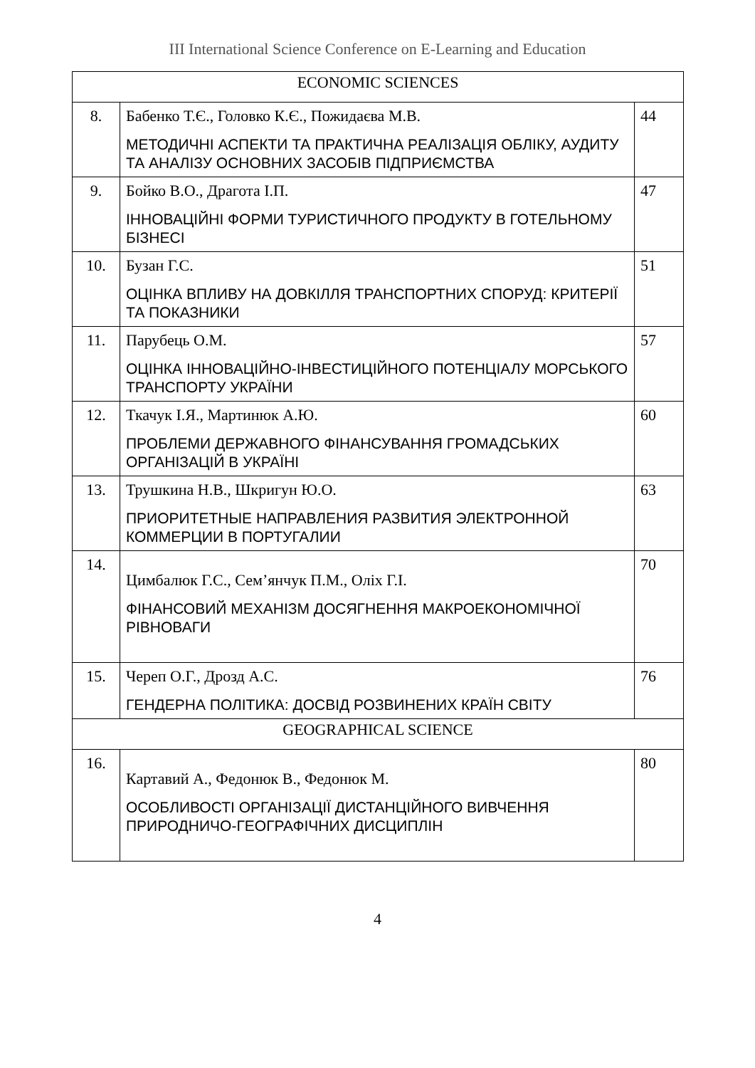III International Science Conference on E-Learning and Education
| ECONOMIC SCIENCES | | |
| 8. | Бабенко Т.Є., Головко К.Є., Пожидаєва М.В. МЕТОДИЧНІ АСПЕКТИ ТА ПРАКТИЧНА РЕАЛІЗАЦІЯ ОБЛІКУ, АУДИТУ ТА АНАЛІЗУ ОСНОВНИХ ЗАСОБІВ ПІДПРИЄМСТВА | 44 |
| 9. | Бойко В.О., Драгота І.П. ІННОВАЦІЙНІ ФОРМИ ТУРИСТИЧНОГО ПРОДУКТУ В ГОТЕЛЬНОМУ БІЗНЕСІ | 47 |
| 10. | Бузан Г.С. ОЦІНКА ВПЛИВУ НА ДОВКІЛЛЯ ТРАНСПОРТНИХ СПОРУД: КРИТЕРІЇ ТА ПОКАЗНИКИ | 51 |
| 11. | Парубець О.М. ОЦІНКА ІННОВАЦІЙНО-ІНВЕСТИЦІЙНОГО ПОТЕНЦІАЛУ МОРСЬКОГО ТРАНСПОРТУ УКРАЇНИ | 57 |
| 12. | Ткачук І.Я., Мартинюк А.Ю. ПРОБЛЕМИ ДЕРЖАВНОГО ФІНАНСУВАННЯ ГРОМАДСЬКИХ ОРГАНІЗАЦІЙ В УКРАЇНІ | 60 |
| 13. | Трушкина Н.В., Шкригун Ю.О. ПРИОРИТЕТНЫЕ НАПРАВЛЕНИЯ РАЗВИТИЯ ЭЛЕКТРОННОЙ КОММЕРЦИИ В ПОРТУГАЛИИ | 63 |
| 14. | Цимбалюк Г.С., Сем’янчук П.М., Оліх Г.І. ФІНАНСОВИЙ МЕХАНІЗМ ДОСЯГНЕННЯ МАКРОЕКОНОМІЧНОЇ РІВНОВАГИ | 70 |
| 15. | Череп О.Г., Дрозд А.С. ГЕНДЕРНА ПОЛІТИКА: ДОСВІД РОЗВИНЕНИХ КРАЇН СВІТУ | 76 |
| GEOGRAPHICAL SCIENCE | | |
| 16. | Картавий А., Федонюк В., Федонюк М. ОСОБЛИВОСТІ ОРГАНІЗАЦІЇ ДИСТАНЦІЙНОГО ВИВЧЕННЯ ПРИРОДНИЧО-ГЕОГРАФІЧНИХ ДИСЦИПЛІН | 80 |
4